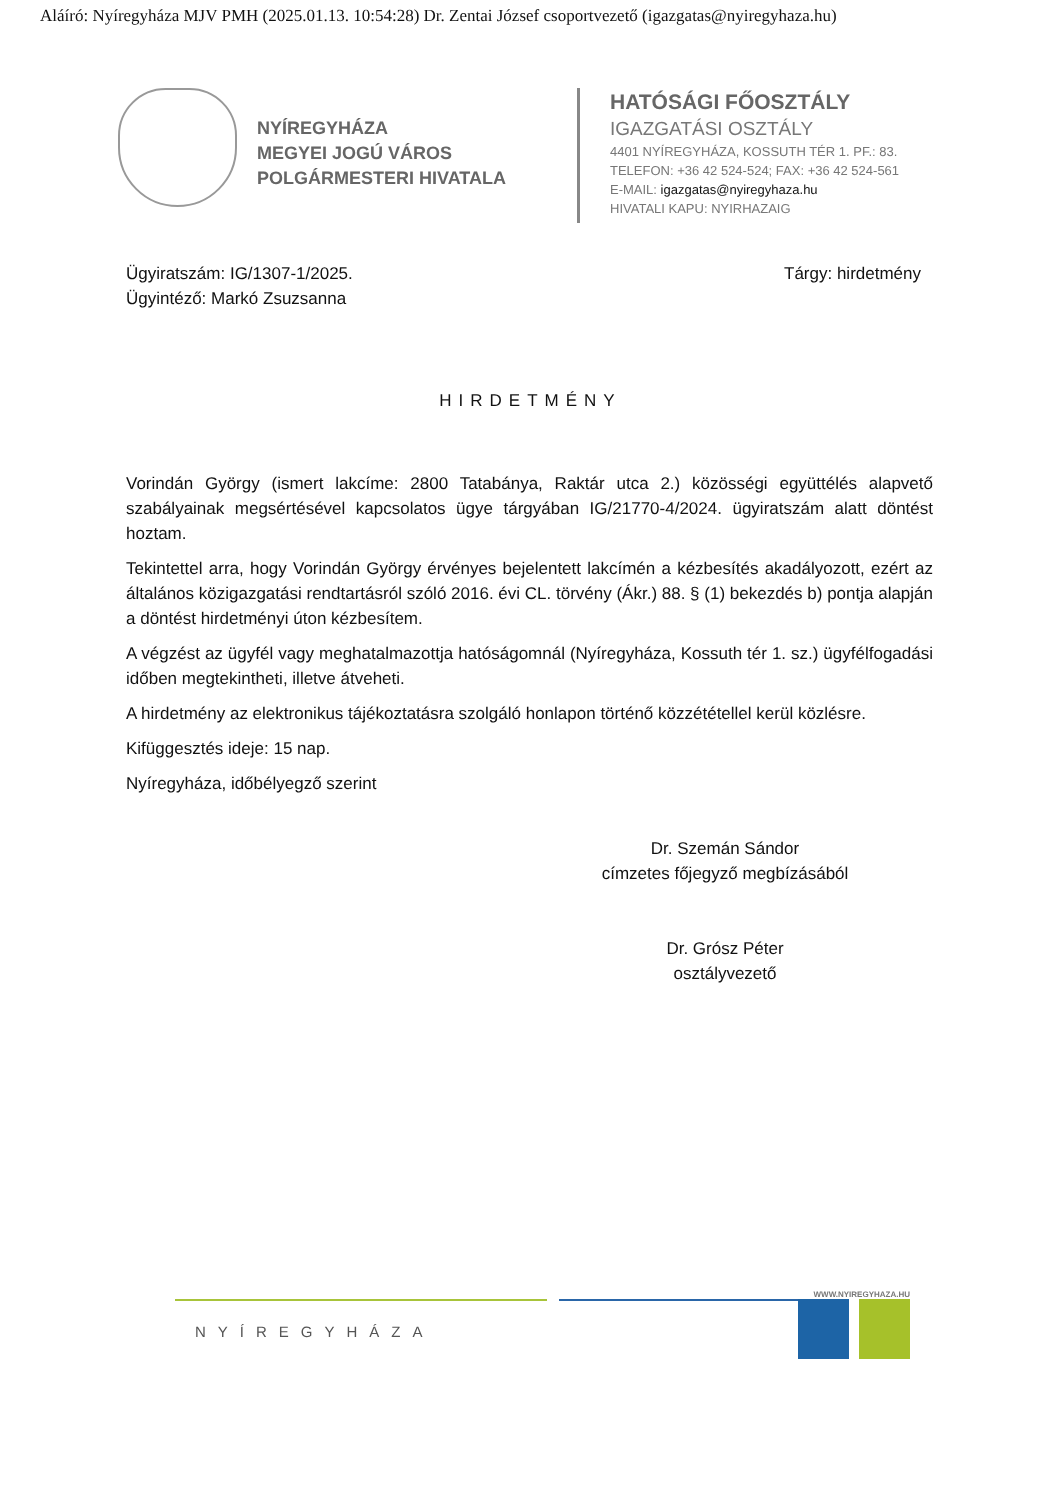Aláíró: Nyíregyháza MJV PMH (2025.01.13. 10:54:28) Dr. Zentai József csoportvezető (igazgatas@nyiregyhaza.hu)
NYÍREGYHÁZA
MEGYEI JOGÚ VÁROS
POLGÁRMESTERI HIVATALA
HATÓSÁGI FŐOSZTÁLY
IGAZGATÁSI OSZTÁLY
4401 NYÍREGYHÁZA, KOSSUTH TÉR 1. PF.: 83.
TELEFON: +36 42 524-524; FAX: +36 42 524-561
E-MAIL: igazgatas@nyiregyhaza.hu
HIVATALI KAPU: NYIRHAZAIG
Ügyiratszám: IG/1307-1/2025.
Ügyintéző: Markó Zsuzsanna
Tárgy: hirdetmény
HIRDETMÉNY
Vorindán György (ismert lakcíme: 2800 Tatabánya, Raktár utca 2.) közösségi együttélés alapvető szabályainak megsértésével kapcsolatos ügye tárgyában IG/21770-4/2024. ügyiratszám alatt döntést hoztam.
Tekintettel arra, hogy Vorindán György érvényes bejelentett lakcímén a kézbesítés akadályozott, ezért az általános közigazgatási rendtartásról szóló 2016. évi CL. törvény (Ákr.) 88. § (1) bekezdés b) pontja alapján a döntést hirdetményi úton kézbesítem.
A végzést az ügyfél vagy meghatalmazottja hatóságomnál (Nyíregyháza, Kossuth tér 1. sz.) ügyfélfogadási időben megtekintheti, illetve átveheti.
A hirdetmény az elektronikus tájékoztatásra szolgáló honlapon történő közzététellel kerül közlésre.
Kifüggesztés ideje: 15 nap.
Nyíregyháza, időbélyegző szerint
Dr. Szemán Sándor
címzetes főjegyző megbízásából
Dr. Grósz Péter
osztályvezető
WWW.NYIREGYHAZA.HU
NYÍREGYHÁZA